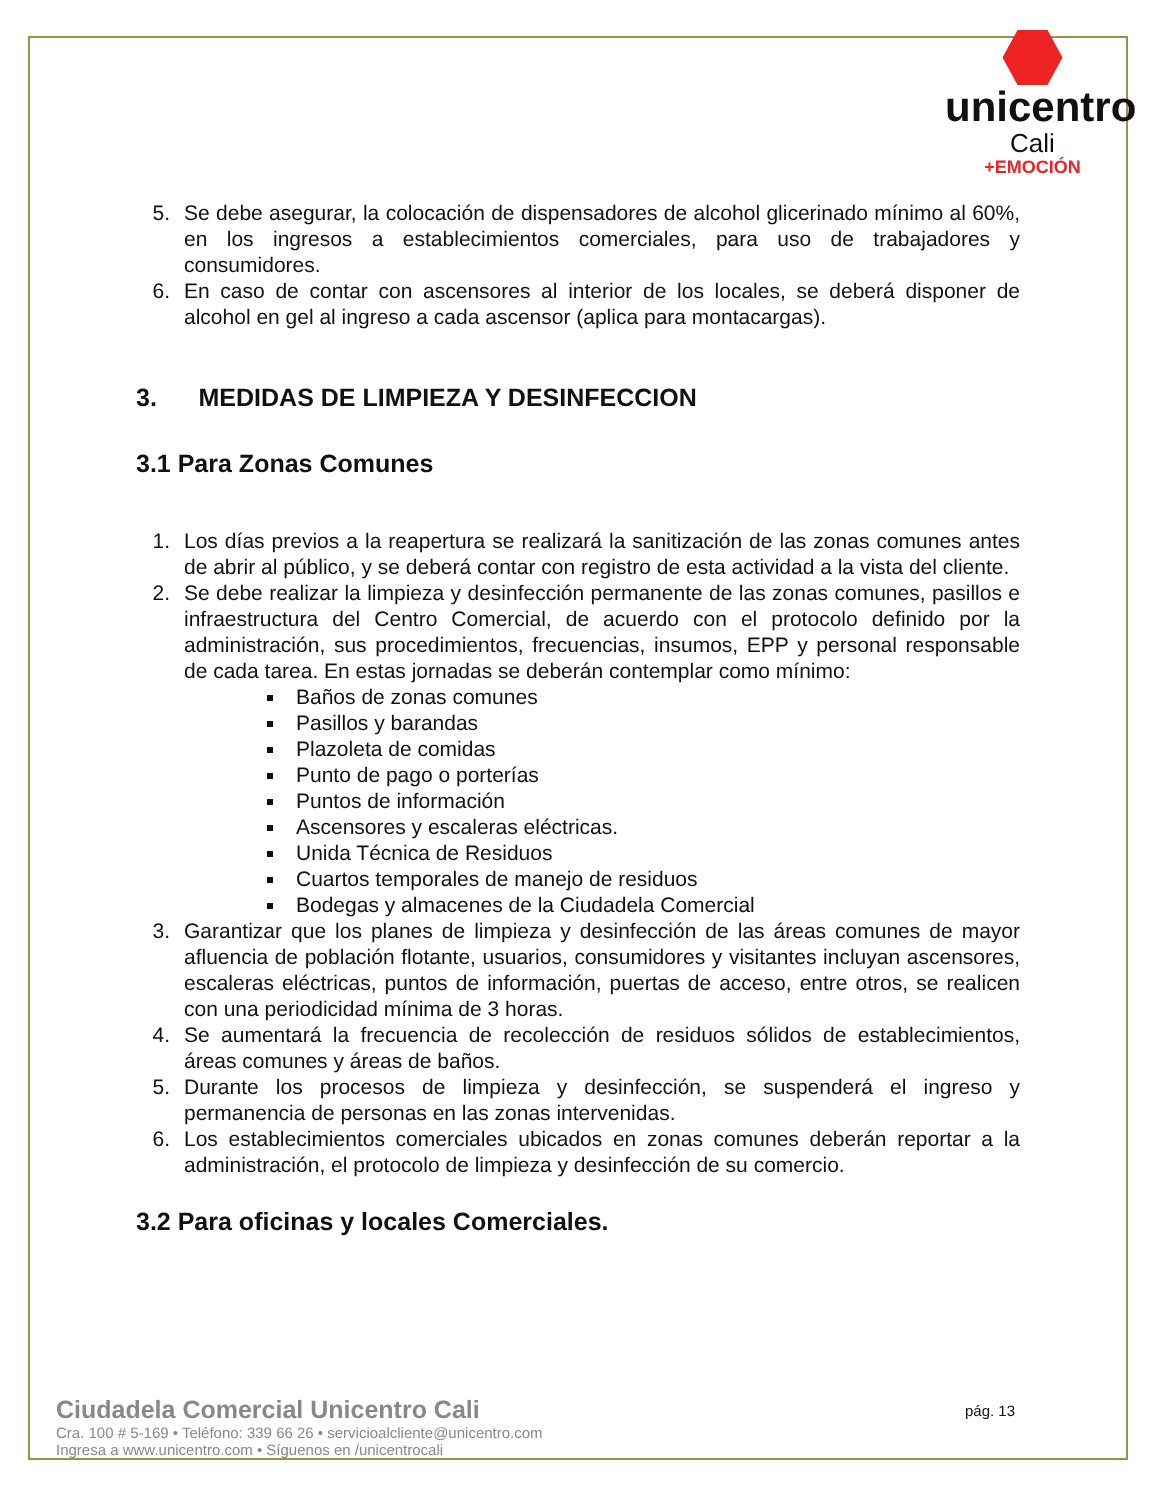unicentro
Cali
+EMOCIÓN
5. Se debe asegurar, la colocación de dispensadores de alcohol glicerinado mínimo al 60%, en los ingresos a establecimientos comerciales, para uso de trabajadores y consumidores.
6. En caso de contar con ascensores al interior de los locales, se deberá disponer de alcohol en gel al ingreso a cada ascensor (aplica para montacargas).
3. MEDIDAS DE LIMPIEZA Y DESINFECCION
3.1 Para Zonas Comunes
1. Los días previos a la reapertura se realizará la sanitización de las zonas comunes antes de abrir al público, y se deberá contar con registro de esta actividad a la vista del cliente.
2. Se debe realizar la limpieza y desinfección permanente de las zonas comunes, pasillos e infraestructura del Centro Comercial, de acuerdo con el protocolo definido por la administración, sus procedimientos, frecuencias, insumos, EPP y personal responsable de cada tarea. En estas jornadas se deberán contemplar como mínimo:
Baños de zonas comunes
Pasillos y barandas
Plazoleta de comidas
Punto de pago o porterías
Puntos de información
Ascensores y escaleras eléctricas.
Unida Técnica de Residuos
Cuartos temporales de manejo de residuos
Bodegas y almacenes de la Ciudadela Comercial
3. Garantizar que los planes de limpieza y desinfección de las áreas comunes de mayor afluencia de población flotante, usuarios, consumidores y visitantes incluyan ascensores, escaleras eléctricas, puntos de información, puertas de acceso, entre otros, se realicen con una periodicidad mínima de 3 horas.
4. Se aumentará la frecuencia de recolección de residuos sólidos de establecimientos, áreas comunes y áreas de baños.
5. Durante los procesos de limpieza y desinfección, se suspenderá el ingreso y permanencia de personas en las zonas intervenidas.
6. Los establecimientos comerciales ubicados en zonas comunes deberán reportar a la administración, el protocolo de limpieza y desinfección de su comercio.
3.2 Para oficinas y locales Comerciales.
Ciudadela Comercial Unicentro Cali
Cra. 100 # 5-169 • Teléfono: 339 66 26 • servicioalcliente@unicentro.com
Ingresa a www.unicentro.com • Síguenos en /unicentrocali
pág. 13